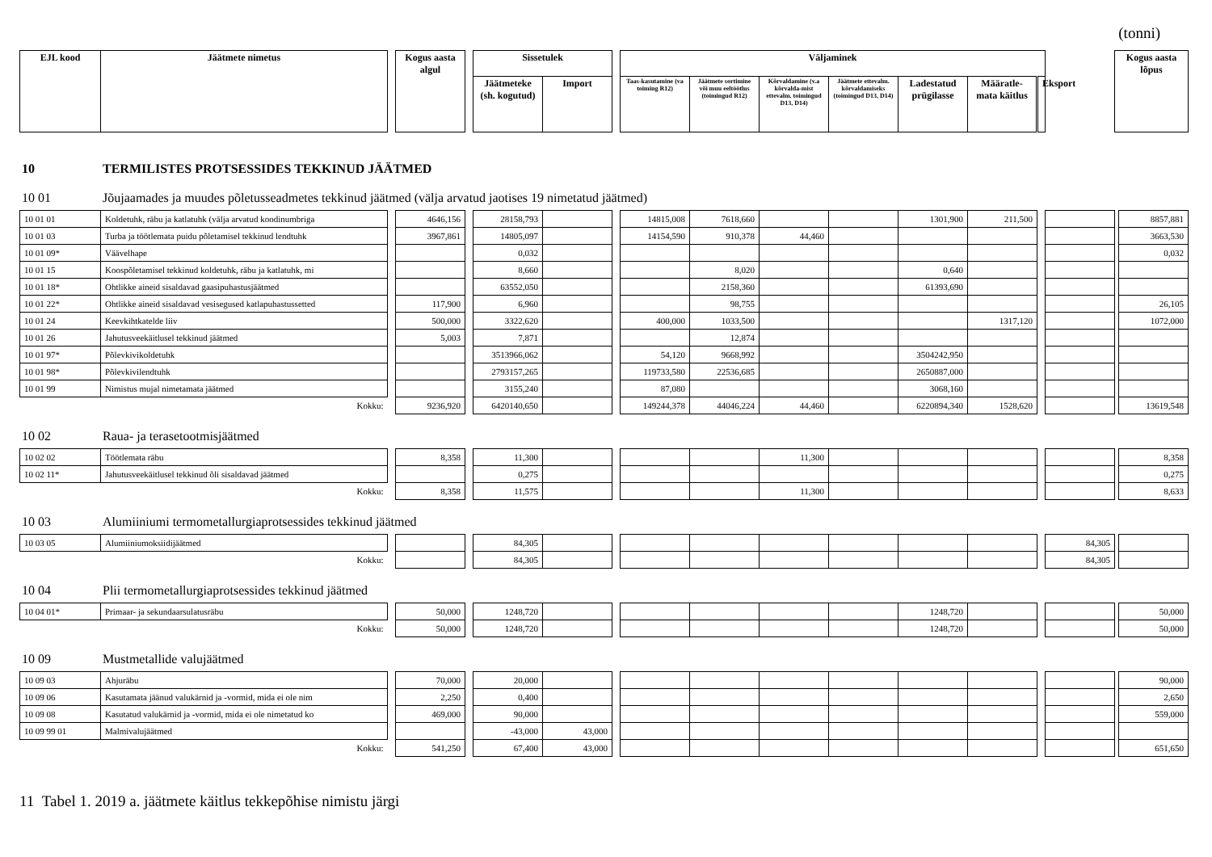(tonni)
| EJL kood | Jäätmete nimetus | | Kogus aasta algul | | Sissetulek | | | Väljaminek | | | | | | | | Kogus aasta lõpus |
| | | | | | Jäätmeteke (sh. kogutud) | Import | | Taas-kasutamine (va toiming R12) | Jäätmete sortimine või muu eeltöötlus (toimingud R12) | Kõrvaldamine (v.a kõrvalda-mist ettevalm. toimingud D13, D14) | Jäätmete ettevalm. kõrvaldamiseks (toimingud D13, D14) | Ladestatud prügilasse | Määratle-mata käitlus | Eksport | | |
10 TERMILISTES PROTSESSIDES TEKKINUD JÄÄTMED
10 01 Jõujaamades ja muudes põletusseadmetes tekkinud jäätmed (välja arvatud jaotises 19 nimetatud jäätmed)
| 10 01 01 | Koldetuhk, räbu ja katlatuhk (välja arvatud koodinumbriga | | 4646,156 | | 28158,793 | | | 14815,008 | 7618,660 | | | 1301,900 | 211,500 | | | | 8857,881 |
| 10 01 03 | Turba ja töötlemata puidu põletamisel tekkinud lendtuhk | | 3967,861 | | 14805,097 | | | 14154,590 | 910,378 | 44,460 | | | | | | | 3663,530 |
| 10 01 09* | Väävelhape | | | | 0,032 | | | | | | | | | | | | 0,032 |
| 10 01 15 | Koospõletamisel tekkinud koldetuhk, räbu ja katlatuhk, mi | | | | 8,660 | | | | 8,020 | | | 0,640 | | | | | |
| 10 01 18* | Ohtlikke aineid sisaldavad gaasipuhastusjäätmed | | | | 63552,050 | | | | 2158,360 | | | 61393,690 | | | | | |
| 10 01 22* | Ohtlikke aineid sisaldavad vesisegused katlapuhastussetted | | 117,900 | | 6,960 | | | | 98,755 | | | | | | | | 26,105 |
| 10 01 24 | Keevkihtkatelde liiv | | 500,000 | | 3322,620 | | | 400,000 | 1033,500 | | | | 1317,120 | | | | 1072,000 |
| 10 01 26 | Jahutusveekäitlusel tekkinud jäätmed | | 5,003 | | 7,871 | | | | 12,874 | | | | | | | | |
| 10 01 97* | Põlevkivikoldetuhk | | | | 3513966,062 | | | 54,120 | 9668,992 | | | 3504242,950 | | | | | |
| 10 01 98* | Põlevkivilendtuhk | | | | 2793157,265 | | | 119733,580 | 22536,685 | | | 2650887,000 | | | | | |
| 10 01 99 | Nimistus mujal nimetamata jäätmed | | | | 3155,240 | | | 87,080 | | | | 3068,160 | | | | | |
| | Kokku: | | 9236,920 | | 6420140,650 | | | 149244,378 | 44046,224 | 44,460 | | 6220894,340 | 1528,620 | | | | 13619,548 |
10 02 Raua- ja terasetootmisjäätmed
| 10 02 02 | Töötlemata räbu | | 8,358 | | 11,300 | | | | | 11,300 | | | | | | | 8,358 |
| 10 02 11* | Jahutusveekäitlusel tekkinud õli sisaldavad jäätmed | | | | 0,275 | | | | | | | | | | | | 0,275 |
| | Kokku: | | 8,358 | | 11,575 | | | | | 11,300 | | | | | | | 8,633 |
10 03 Alumiiniumi termometallurgiaprotsessides tekkinud jäätmed
| 10 03 05 | Alumiiniumoksiidijäätmed | | | | 84,305 | | | | | | | | | | 84,305 | | |
| | Kokku: | | | | 84,305 | | | | | | | | | | 84,305 | | |
10 04 Plii termometallurgiaprotsessides tekkinud jäätmed
| 10 04 01* | Primaar- ja sekundaarsulatusräbu | | 50,000 | | 1248,720 | | | | | | | 1248,720 | | | | | 50,000 |
| | Kokku: | | 50,000 | | 1248,720 | | | | | | | 1248,720 | | | | | 50,000 |
10 09 Mustmetallide valujäätmed
| 10 09 03 | Ahjuräbu | | 70,000 | | 20,000 | | | | | | | | | | | | 90,000 |
| 10 09 06 | Kasutamata jäänud valukärnid ja -vormid, mida ei ole nim | | 2,250 | | 0,400 | | | | | | | | | | | | 2,650 |
| 10 09 08 | Kasutatud valukärnid ja -vormid, mida ei ole nimetatud ko | | 469,000 | | 90,000 | | | | | | | | | | | | 559,000 |
| 10 09 99 01 | Malmivalujäätmed | | | | -43,000 | 43,000 | | | | | | | | | | | |
| | Kokku: | | 541,250 | | 67,400 | 43,000 | | | | | | | | | | | 651,650 |
11 Tabel 1. 2019 a. jäätmete käitlus tekkepõhise nimistu järgi